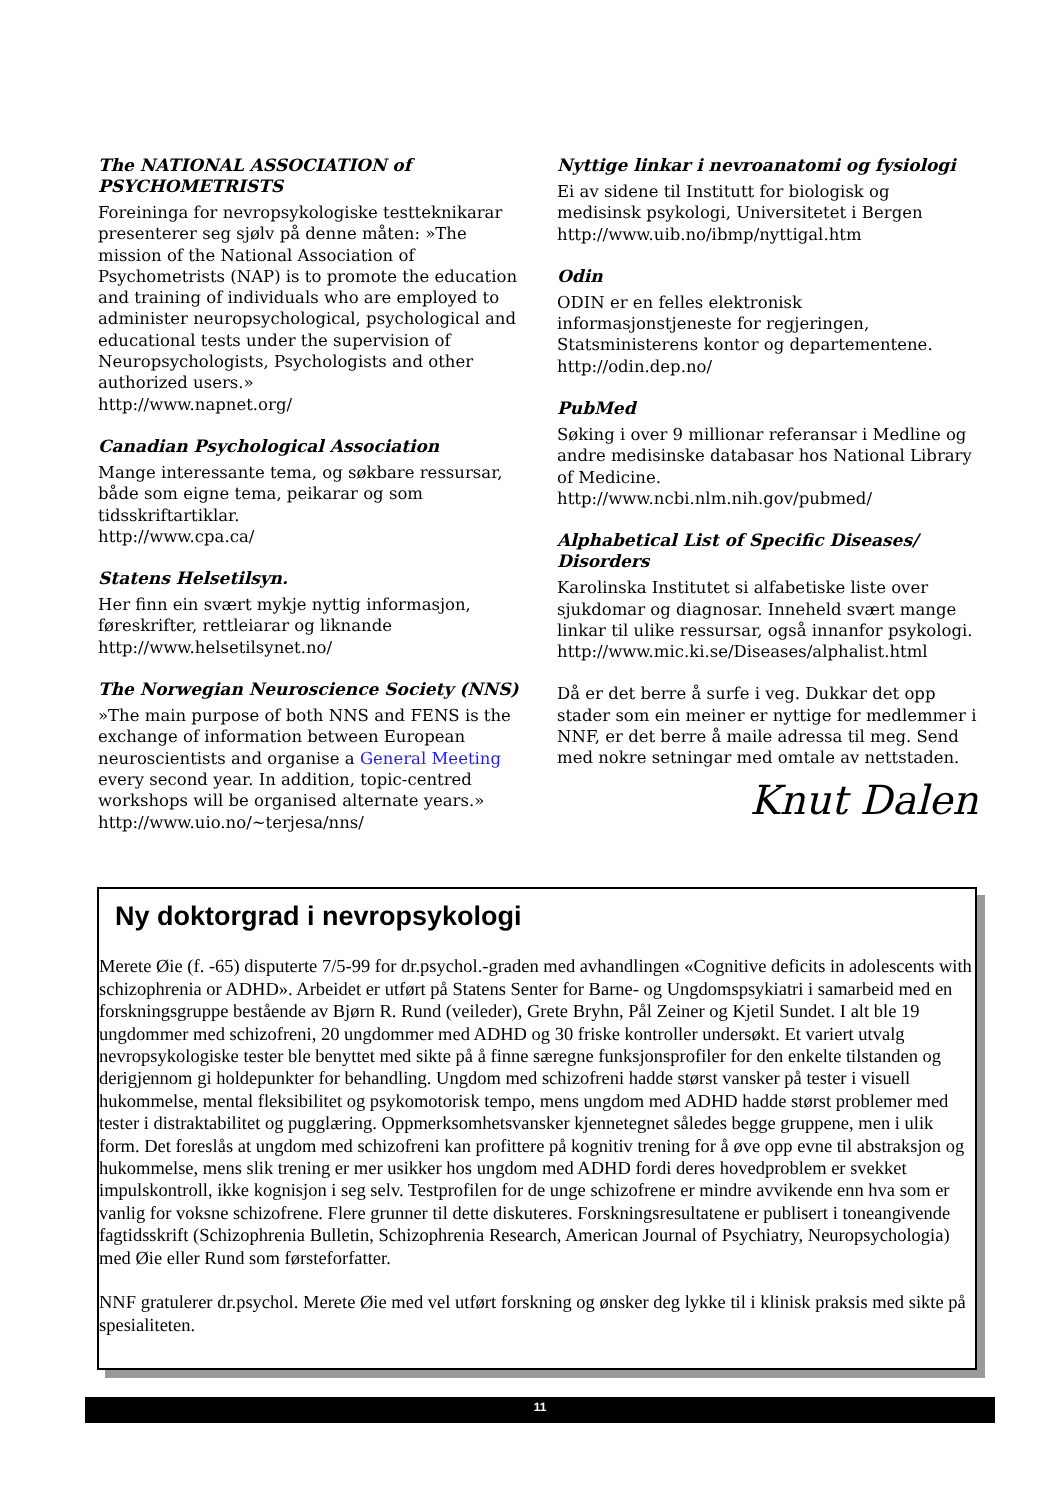The NATIONAL ASSOCIATION of PSYCHOMETRISTS
Foreininga for nevropsykologiske testteknikarar presenterer seg sjølv på denne måten: »The mission of the National Association of Psychometrists (NAP) is to promote the education and training of individuals who are employed to administer neuropsychological, psychological and educational tests under the supervision of Neuropsychologists, Psychologists and other authorized users.»
http://www.napnet.org/
Canadian Psychological Association
Mange interessante tema, og søkbare ressursar, både som eigne tema, peikarar og som tidsskriftartiklar.
http://www.cpa.ca/
Statens Helsetilsyn.
Her finn ein svært mykje nyttig informasjon, føreskrifter, rettleiarar og liknande
http://www.helsetilsynet.no/
The Norwegian Neuroscience Society (NNS)
»The main purpose of both NNS and FENS is the exchange of information between European neuroscientists and organise a General Meeting every second year. In addition, topic-centred workshops will be organised alternate years.»
http://www.uio.no/~terjesa/nns/
Nyttige linkar i nevroanatomi og fysiologi
Ei av sidene til Institutt for biologisk og medisinsk psykologi, Universitetet i Bergen
http://www.uib.no/ibmp/nyttigal.htm
Odin
ODIN er en felles elektronisk informasjonstjeneste for regjeringen, Statsministerens kontor og departementene.
http://odin.dep.no/
PubMed
Søking i over 9 millionar referansar i Medline og andre medisinske databasar hos National Library of Medicine.
http://www.ncbi.nlm.nih.gov/pubmed/
Alphabetical List of Specific Diseases/ Disorders
Karolinska Institutet si alfabetiske liste over sjukdomar og diagnosar. Inneheld svært mange linkar til ulike ressursar, også innanfor psykologi.
http://www.mic.ki.se/Diseases/alphalist.html
Då er det berre å surfe i veg. Dukkar det opp stader som ein meiner er nyttige for medlemmer i NNF, er det berre å maile adressa til meg. Send med nokre setningar med omtale av nettstaden.
Knut Dalen
Ny doktorgrad i nevropsykologi
Merete Øie (f. -65) disputerte 7/5-99 for dr.psychol.-graden med avhandlingen «Cognitive deficits in adolescents with schizophrenia or ADHD». Arbeidet er utført på Statens Senter for Barne- og Ungdomspsykiatri i samarbeid med en forskningsgruppe bestående av Bjørn R. Rund (veileder), Grete Bryhn, Pål Zeiner og Kjetil Sundet. I alt ble 19 ungdommer med schizofreni, 20 ungdommer med ADHD og 30 friske kontroller undersøkt. Et variert utvalg nevropsykologiske tester ble benyttet med sikte på å finne særegne funksjonsprofiler for den enkelte tilstanden og derigjennom gi holdepunkter for behandling. Ungdom med schizofreni hadde størst vansker på tester i visuell hukommelse, mental fleksibilitet og psykomotorisk tempo, mens ungdom med ADHD hadde størst problemer med tester i distraktabilitet og pugglæring. Oppmerksomhetsvansker kjennetegnet således begge gruppene, men i ulik form. Det foreslås at ungdom med schizofreni kan profittere på kognitiv trening for å øve opp evne til abstraksjon og hukommelse, mens slik trening er mer usikker hos ungdom med ADHD fordi deres hovedproblem er svekket impulskontroll, ikke kognisjon i seg selv. Testprofilen for de unge schizofrene er mindre avvikende enn hva som er vanlig for voksne schizofrene. Flere grunner til dette diskuteres. Forskningsresultatene er publisert i toneangivende fagtidsskrift (Schizophrenia Bulletin, Schizophrenia Research, American Journal of Psychiatry, Neuropsychologia) med Øie eller Rund som førsteforfatter.
NNF gratulerer dr.psychol. Merete Øie med vel utført forskning og ønsker deg lykke til i klinisk praksis med sikte på spesialiteten.
11